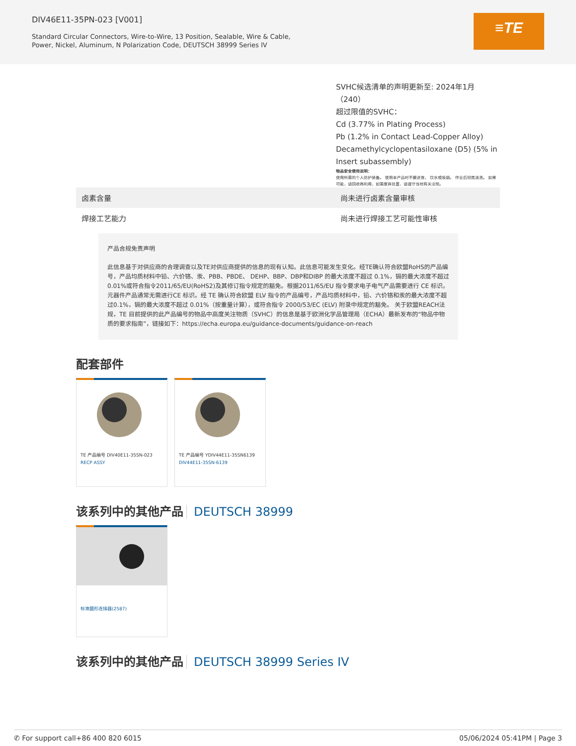DIV46E11-35PN-023 [V001]
Standard Circular Connectors, Wire-to-Wire, 13 Position, Sealable, Wire & Cable,
Power, Nickel, Aluminum, N Polarization Code, DEUTSCH 38999 Series IV
≡TE
SVHC候选清单的声明更新至: 2024年1月
（240）
超过限值的SVHC：
Cd (3.77% in Plating Process)
Pb (1.2% in Contact Lead-Copper Alloy)
Decamethylcyclopentasiloxane (D5) (5% in
Insert subassembly)
物品安全使用说明：
使用所需的个人防护装备。 使用本产品时不要进食、 饮水或吸烟。 作业后彻底清洗。 如果可能，请回收再利用，如需废弃处置，请遵守当地有关法规。
| 卤素含量 | 尚未进行卤素含量审核 |
| 焊接工艺能力 | 尚未进行焊接工艺可能性审核 |
产品合规免责声明
此信息基于对供应商的合理调查以及TE对供应商提供的信息的现有认知。此信息可能发生变化。经TE确认符合欧盟RoHS的产品编号，产品均质材料中铅、六价铬、汞、PBB、PBDE、 DEHP、BBP、DBP和DIBP 的最大浓度不超过 0.1%，镉的最大浓度不超过 0.01%或符合指令2011/65/EU(RoHS2)及其修订指令规定的豁免。根据2011/65/EU 指令要求电子电气产品需要进行 CE 标识。元器件产品通常无需进行CE 标识。经 TE 确认符合欧盟 ELV 指令的产品编号，产品均质材料中，铅、六价铬和汞的最大浓度不超过0.1%，镉的最大浓度不超过 0.01%（按重量计算），或符合指令 2000/53/EC (ELV) 附录中规定的豁免。 关于欧盟REACH法规，TE 目前提供的此产品编号的物品中高度关注物质（SVHC）的信息是基于欧洲化学品管理局（ECHA）最新发布的“物品中物质的要求指南”，链接如下：https://echa.europa.eu/guidance-documents/guidance-on-reach
配套部件
TE 产品编号 DIV40E11-35SN-023
RECP ASSY
TE 产品编号 YDIV44E11-35SN6139
DIV44E11-35SN-6139
该系列中的其他产品 DEUTSCH 38999
标准圆形连接器(2587)
该系列中的其他产品 DEUTSCH 38999 Series IV
✆ For support call+86 400 820 6015 05/06/2024 05:41PM | Page 3